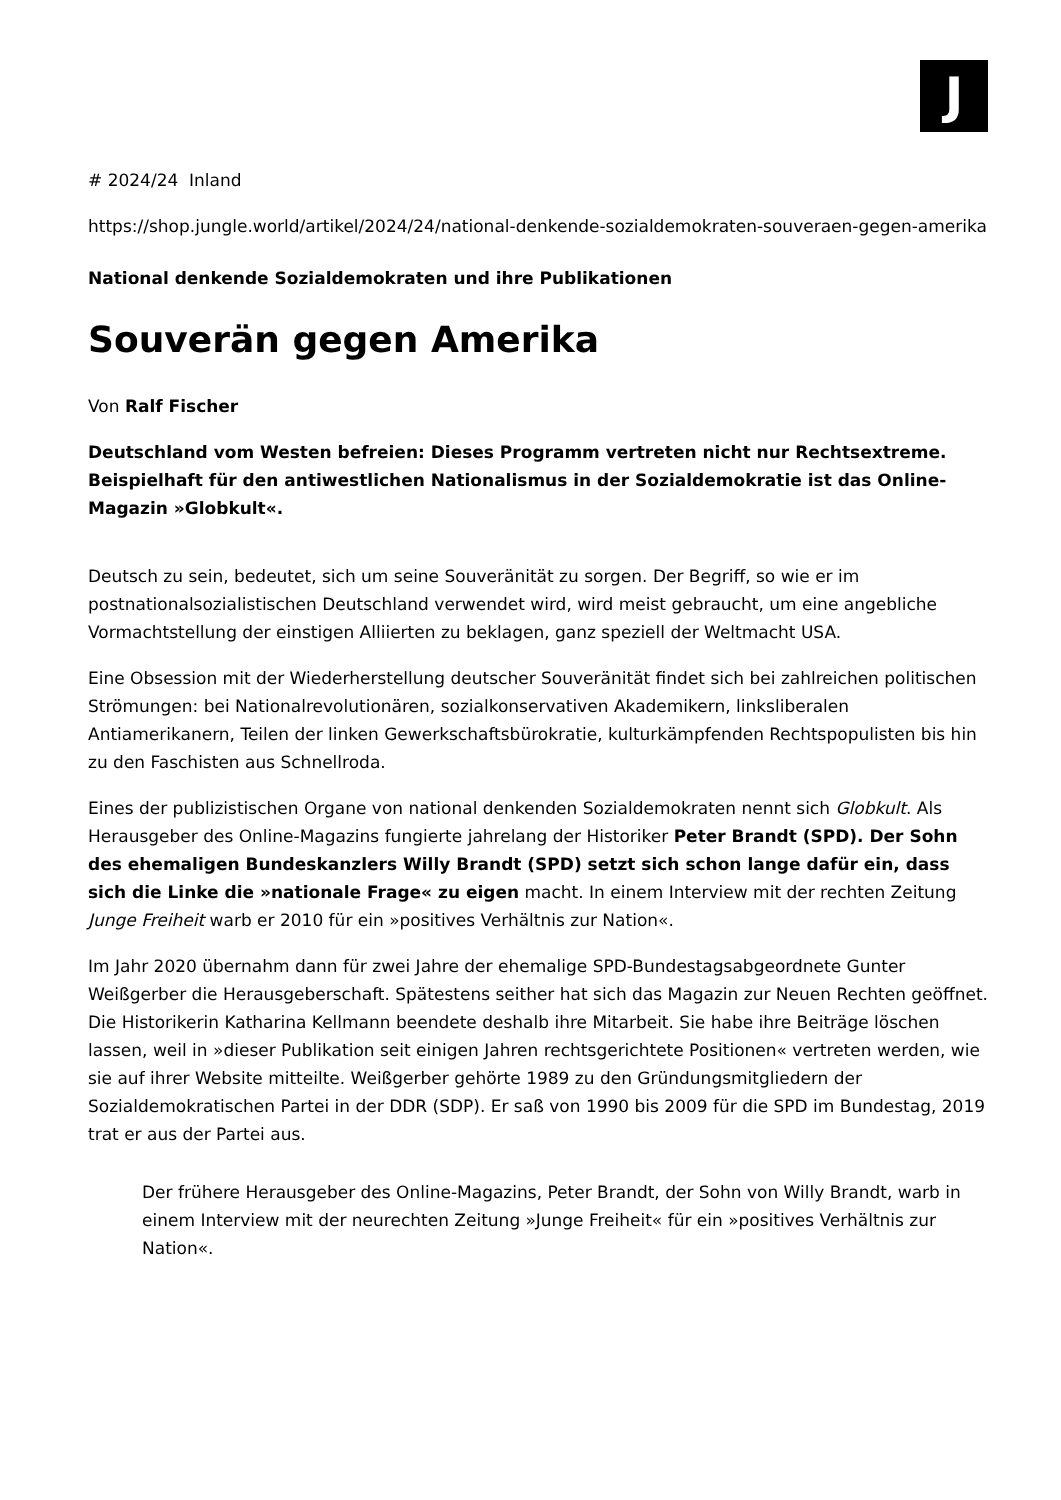J
# 2024/24 Inland
https://shop.jungle.world/artikel/2024/24/national-denkende-sozialdemokraten-souveraen-gegen-amerika
National denkende Sozialdemokraten und ihre Publikationen
Souverän gegen Amerika
Von Ralf Fischer
Deutschland vom Westen befreien: Dieses Programm vertreten nicht nur Rechtsextreme. Beispielhaft für den antiwestlichen Nationalismus in der Sozialdemokratie ist das Online-Magazin »Globkult«.
Deutsch zu sein, bedeutet, sich um seine Souveränität zu sorgen. Der Begriff, so wie er im postnationalsozialistischen Deutschland verwendet wird, wird meist gebraucht, um eine angebliche Vormachtstellung der einstigen Alliierten zu beklagen, ganz speziell der Weltmacht USA.
Eine Obsession mit der Wiederherstellung deutscher Souveränität findet sich bei zahlreichen politischen Strömungen: bei Nationalrevolutionären, sozialkonservativen Akademikern, linksliberalen Antiamerikanern, Teilen der linken Gewerkschaftsbürokratie, kulturkämpfenden Rechtspopulisten bis hin zu den Faschisten aus Schnellroda.
Eines der publizistischen Organe von national denkenden Sozialdemokraten nennt sich Globkult. Als Herausgeber des Online-Magazins fungierte jahrelang der Historiker Peter Brandt (SPD). Der Sohn des ehemaligen Bundeskanzlers Willy Brandt (SPD) setzt sich schon lange dafür ein, dass sich die Linke die »nationale Frage« zu eigen macht. In einem Interview mit der rechten Zeitung Junge Freiheit warb er 2010 für ein »positives Verhältnis zur Nation«.
Im Jahr 2020 übernahm dann für zwei Jahre der ehemalige SPD-Bundestagsabgeordnete Gunter Weißgerber die Herausgeberschaft. Spätestens seither hat sich das Magazin zur Neuen Rechten geöffnet. Die Historikerin Katharina Kellmann beendete deshalb ihre Mitarbeit. Sie habe ihre Beiträge löschen lassen, weil in »dieser Publikation seit einigen Jahren rechtsgerichtete Positionen« vertreten werden, wie sie auf ihrer Website mitteilte. Weißgerber gehörte 1989 zu den Gründungsmitgliedern der Sozialdemokratischen Partei in der DDR (SDP). Er saß von 1990 bis 2009 für die SPD im Bundestag, 2019 trat er aus der Partei aus.
Der frühere Herausgeber des Online-Magazins, Peter Brandt, der Sohn von Willy Brandt, warb in einem Interview mit der neurechten Zeitung »Junge Freiheit« für ein »positives Verhältnis zur Nation«.